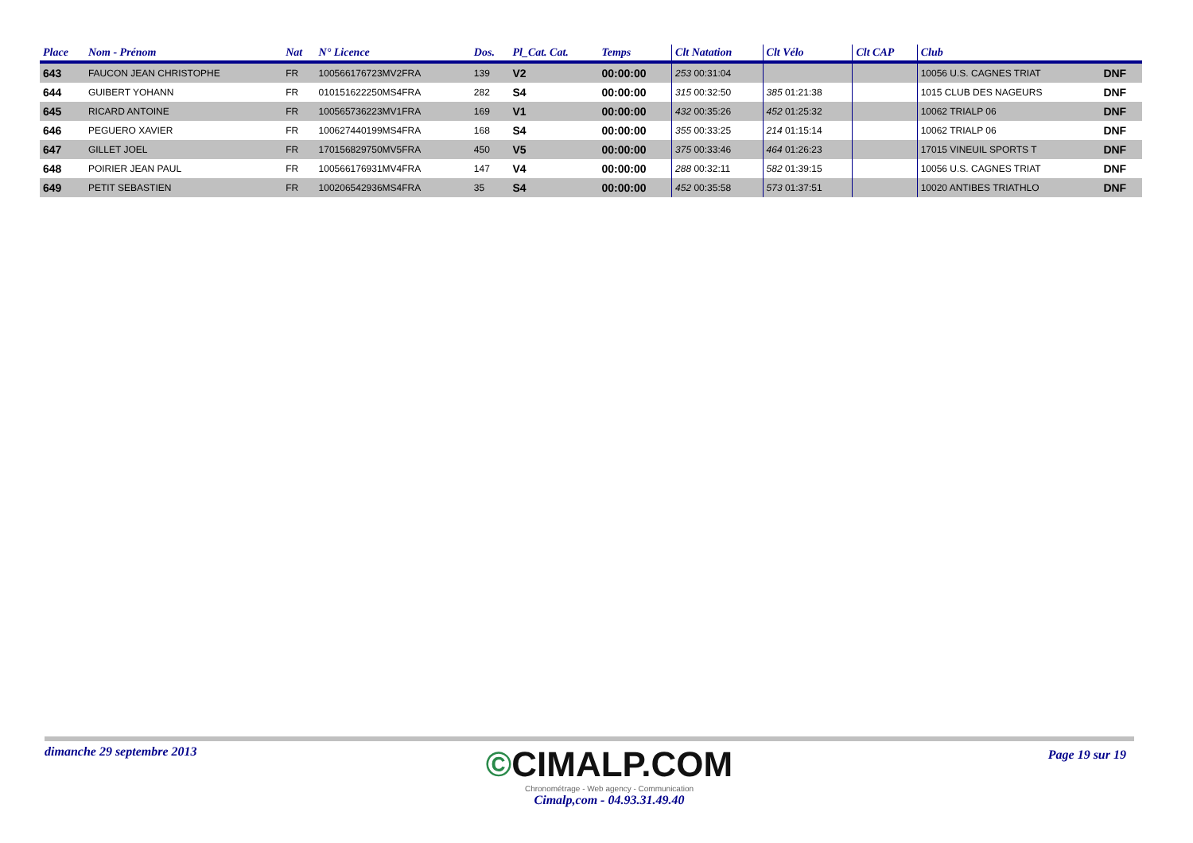| Place | Nom - Prénom | Nat | N° Licence | Dos. | Pl_Cat. Cat. | Temps | Clt Natation | Clt Vélo | Clt CAP | Club | |
| --- | --- | --- | --- | --- | --- | --- | --- | --- | --- | --- | --- |
| 643 | FAUCON JEAN CHRISTOPHE | FR | 100566176723MV2FRA | 139 | V2 | 00:00:00 | 253 00:31:04 | | | 10056 U.S. CAGNES TRIAT | DNF |
| 644 | GUIBERT YOHANN | FR | 010151622250MS4FRA | 282 | S4 | 00:00:00 | 315 00:32:50 | 385 01:21:38 | | 1015 CLUB DES NAGEURS | DNF |
| 645 | RICARD ANTOINE | FR | 100565736223MV1FRA | 169 | V1 | 00:00:00 | 432 00:35:26 | 452 01:25:32 | | 10062 TRIALP 06 | DNF |
| 646 | PEGUERO XAVIER | FR | 100627440199MS4FRA | 168 | S4 | 00:00:00 | 355 00:33:25 | 214 01:15:14 | | 10062 TRIALP 06 | DNF |
| 647 | GILLET JOEL | FR | 170156829750MV5FRA | 450 | V5 | 00:00:00 | 375 00:33:46 | 464 01:26:23 | | 17015 VINEUIL SPORTS T | DNF |
| 648 | POIRIER JEAN PAUL | FR | 100566176931MV4FRA | 147 | V4 | 00:00:00 | 288 00:32:11 | 582 01:39:15 | | 10056 U.S. CAGNES TRIAT | DNF |
| 649 | PETIT SEBASTIEN | FR | 100206542936MS4FRA | 35 | S4 | 00:00:00 | 452 00:35:58 | 573 01:37:51 | | 10020 ANTIBES TRIATHLO | DNF |
dimanche 29 septembre 2013
©CIMALP.COM
Chronométrage - Web agency - Communication
Cimalp,com - 04.93.31.49.40
Page 19 sur 19